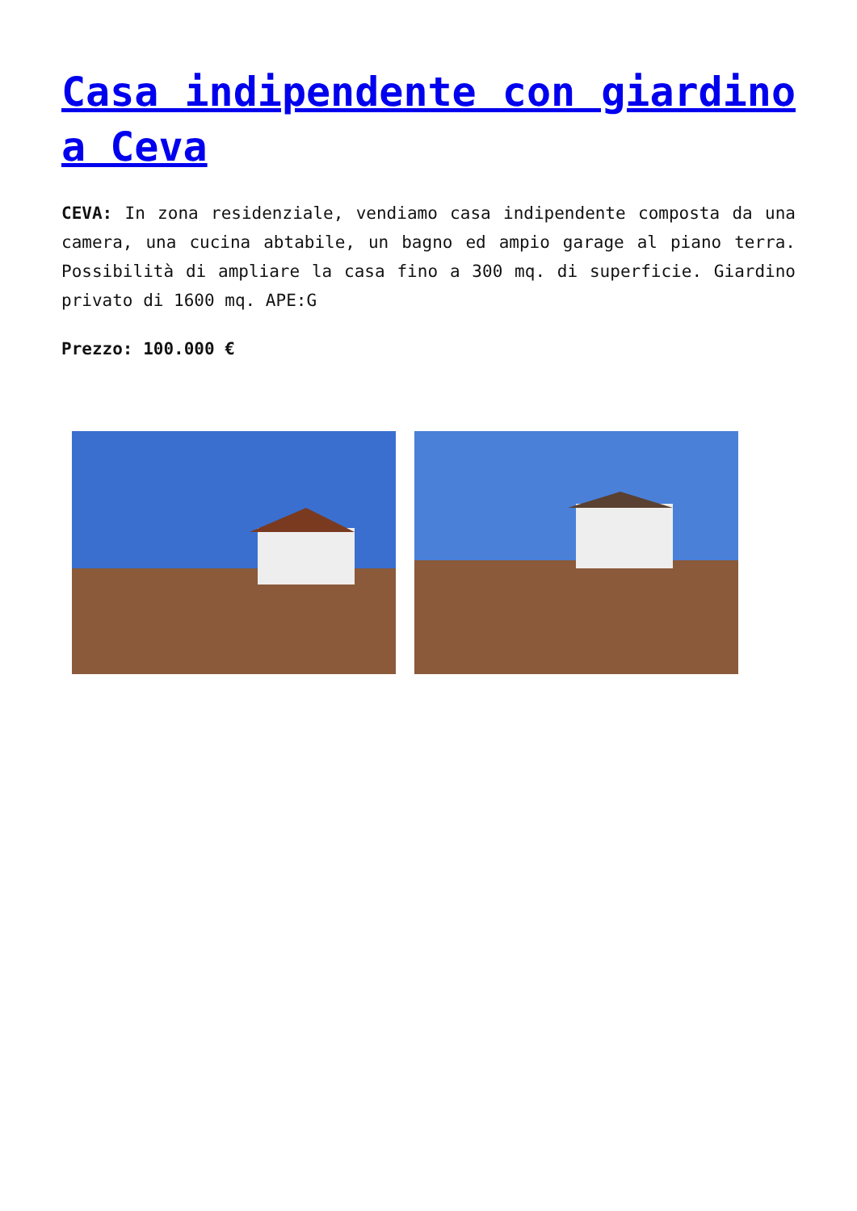Casa indipendente con giardino a Ceva
CEVA: In zona residenziale, vendiamo casa indipendente composta da una camera, una cucina abtabile, un bagno ed ampio garage al piano terra. Possibilità di ampliare la casa fino a 300 mq. di superficie. Giardino privato di 1600 mq. APE:G
Prezzo: 100.000 €